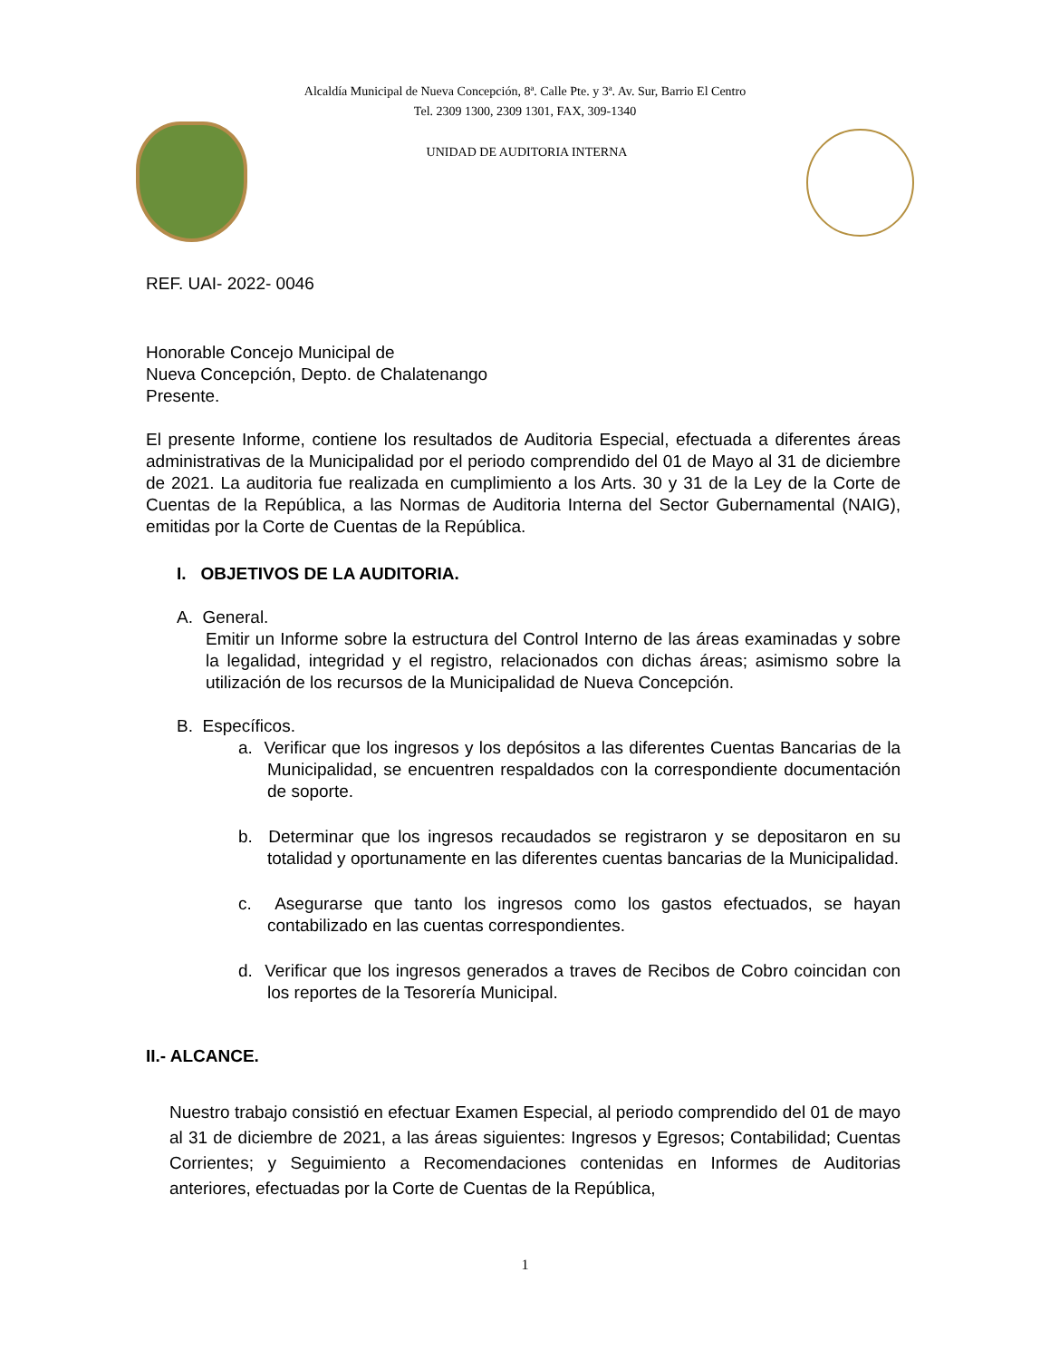Alcaldía Municipal de Nueva Concepción, 8ª. Calle Pte. y 3ª. Av. Sur, Barrio El Centro
Tel. 2309 1300, 2309 1301, FAX, 309-1340
UNIDAD DE AUDITORIA INTERNA
REF. UAI- 2022- 0046
Honorable Concejo Municipal de
Nueva Concepción, Depto. de Chalatenango
Presente.
El presente Informe, contiene los resultados de Auditoria Especial, efectuada a diferentes áreas administrativas de la Municipalidad por el periodo comprendido del 01 de Mayo al 31 de diciembre de 2021. La auditoria fue realizada en cumplimiento a los Arts. 30 y 31 de la Ley de la Corte de Cuentas de la República, a las Normas de Auditoria Interna del Sector Gubernamental (NAIG), emitidas por la Corte de Cuentas de la República.
I. OBJETIVOS DE LA AUDITORIA.
A. General.
Emitir un Informe sobre la estructura del Control Interno de las áreas examinadas y sobre la legalidad, integridad y el registro, relacionados con dichas áreas; asimismo sobre la utilización de los recursos de la Municipalidad de Nueva Concepción.
B. Específicos.
a. Verificar que los ingresos y los depósitos a las diferentes Cuentas Bancarias de la Municipalidad, se encuentren respaldados con la correspondiente documentación de soporte.
b. Determinar que los ingresos recaudados se registraron y se depositaron en su totalidad y oportunamente en las diferentes cuentas bancarias de la Municipalidad.
c. Asegurarse que tanto los ingresos como los gastos efectuados, se hayan contabilizado en las cuentas correspondientes.
d. Verificar que los ingresos generados a traves de Recibos de Cobro coincidan con los reportes de la Tesorería Municipal.
II.- ALCANCE.
Nuestro trabajo consistió en efectuar Examen Especial, al periodo comprendido del 01 de mayo al 31 de diciembre de 2021, a las áreas siguientes: Ingresos y Egresos; Contabilidad; Cuentas Corrientes; y Seguimiento a Recomendaciones contenidas en Informes de Auditorias anteriores, efectuadas por la Corte de Cuentas de la República,
1